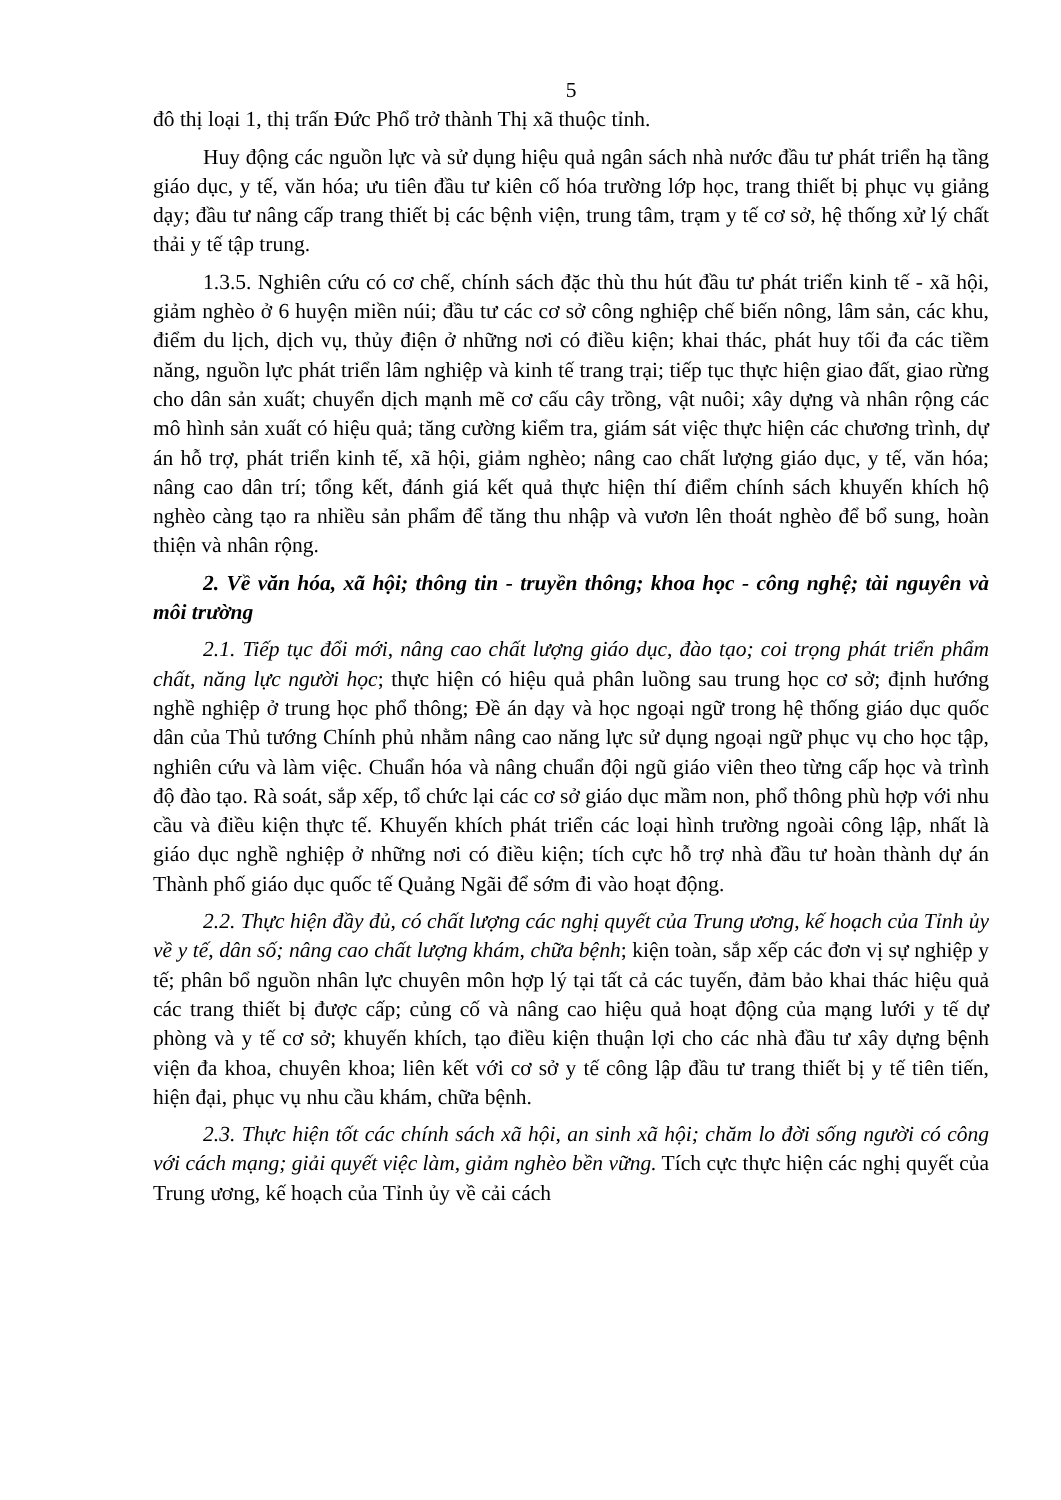5
đô thị loại 1, thị trấn Đức Phổ trở thành Thị xã thuộc tỉnh.
Huy động các nguồn lực và sử dụng hiệu quả ngân sách nhà nước đầu tư phát triển hạ tầng giáo dục, y tế, văn hóa; ưu tiên đầu tư kiên cố hóa trường lớp học, trang thiết bị phục vụ giảng dạy; đầu tư nâng cấp trang thiết bị các bệnh viện, trung tâm, trạm y tế cơ sở, hệ thống xử lý chất thải y tế tập trung.
1.3.5. Nghiên cứu có cơ chế, chính sách đặc thù thu hút đầu tư phát triển kinh tế - xã hội, giảm nghèo ở 6 huyện miền núi; đầu tư các cơ sở công nghiệp chế biến nông, lâm sản, các khu, điểm du lịch, dịch vụ, thủy điện ở những nơi có điều kiện; khai thác, phát huy tối đa các tiềm năng, nguồn lực phát triển lâm nghiệp và kinh tế trang trại; tiếp tục thực hiện giao đất, giao rừng cho dân sản xuất; chuyển dịch mạnh mẽ cơ cấu cây trồng, vật nuôi; xây dựng và nhân rộng các mô hình sản xuất có hiệu quả; tăng cường kiểm tra, giám sát việc thực hiện các chương trình, dự án hỗ trợ, phát triển kinh tế, xã hội, giảm nghèo; nâng cao chất lượng giáo dục, y tế, văn hóa; nâng cao dân trí; tổng kết, đánh giá kết quả thực hiện thí điểm chính sách khuyến khích hộ nghèo càng tạo ra nhiều sản phẩm để tăng thu nhập và vươn lên thoát nghèo để bổ sung, hoàn thiện và nhân rộng.
2. Về văn hóa, xã hội; thông tin - truyền thông; khoa học - công nghệ; tài nguyên và môi trường
2.1. Tiếp tục đổi mới, nâng cao chất lượng giáo dục, đào tạo; coi trọng phát triển phẩm chất, năng lực người học; thực hiện có hiệu quả phân luồng sau trung học cơ sở; định hướng nghề nghiệp ở trung học phổ thông; Đề án dạy và học ngoại ngữ trong hệ thống giáo dục quốc dân của Thủ tướng Chính phủ nhằm nâng cao năng lực sử dụng ngoại ngữ phục vụ cho học tập, nghiên cứu và làm việc. Chuẩn hóa và nâng chuẩn đội ngũ giáo viên theo từng cấp học và trình độ đào tạo. Rà soát, sắp xếp, tổ chức lại các cơ sở giáo dục mầm non, phổ thông phù hợp với nhu cầu và điều kiện thực tế. Khuyến khích phát triển các loại hình trường ngoài công lập, nhất là giáo dục nghề nghiệp ở những nơi có điều kiện; tích cực hỗ trợ nhà đầu tư hoàn thành dự án Thành phố giáo dục quốc tế Quảng Ngãi để sớm đi vào hoạt động.
2.2. Thực hiện đầy đủ, có chất lượng các nghị quyết của Trung ương, kế hoạch của Tỉnh ủy về y tế, dân số; nâng cao chất lượng khám, chữa bệnh; kiện toàn, sắp xếp các đơn vị sự nghiệp y tế; phân bổ nguồn nhân lực chuyên môn hợp lý tại tất cả các tuyến, đảm bảo khai thác hiệu quả các trang thiết bị được cấp; củng cố và nâng cao hiệu quả hoạt động của mạng lưới y tế dự phòng và y tế cơ sở; khuyến khích, tạo điều kiện thuận lợi cho các nhà đầu tư xây dựng bệnh viện đa khoa, chuyên khoa; liên kết với cơ sở y tế công lập đầu tư trang thiết bị y tế tiên tiến, hiện đại, phục vụ nhu cầu khám, chữa bệnh.
2.3. Thực hiện tốt các chính sách xã hội, an sinh xã hội; chăm lo đời sống người có công với cách mạng; giải quyết việc làm, giảm nghèo bền vững. Tích cực thực hiện các nghị quyết của Trung ương, kế hoạch của Tỉnh ủy về cải cách